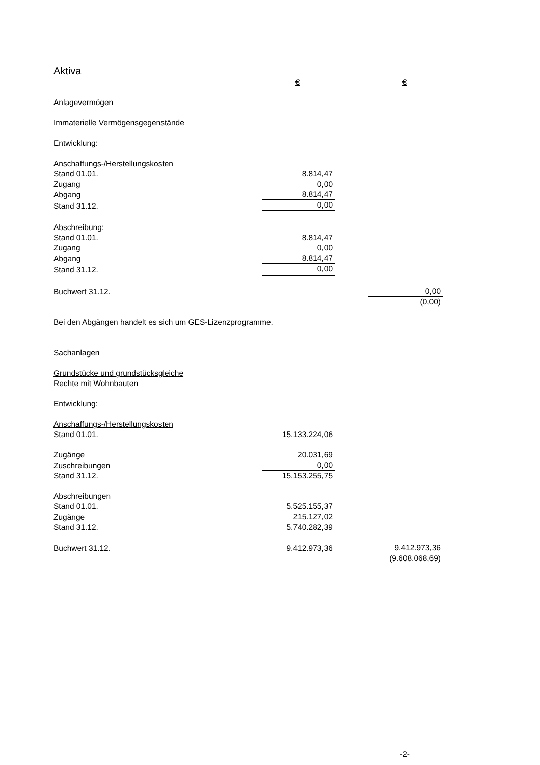Aktiva
| | € | | € |
| Anlagevermögen | | | |
| Immaterielle Vermögensgegenstände | | | |
| Entwicklung: | | | |
| Anschaffungs-/Herstellungskosten | | | |
| Stand 01.01. | 8.814,47 | | |
| Zugang | 0,00 | | |
| Abgang | 8.814,47 | | |
| Stand 31.12. | 0,00 | | |
| Abschreibung: | | | |
| Stand 01.01. | 8.814,47 | | |
| Zugang | 0,00 | | |
| Abgang | 8.814,47 | | |
| Stand 31.12. | 0,00 | | |
| Buchwert 31.12. | | | 0,00 |
| | | | (0,00) |
| Bei den Abgängen handelt es sich um GES-Lizenzprogramme. | | | |
| Sachanlagen | | | |
| Grundstücke und grundstücksgleiche | | | |
| Rechte mit Wohnbauten | | | |
| Entwicklung: | | | |
| Anschaffungs-/Herstellungskosten | | | |
| Stand 01.01. | 15.133.224,06 | | |
| Zugänge | 20.031,69 | | |
| Zuschreibungen | 0,00 | | |
| Stand 31.12. | 15.153.255,75 | | |
| Abschreibungen | | | |
| Stand 01.01. | 5.525.155,37 | | |
| Zugänge | 215.127,02 | | |
| Stand 31.12. | 5.740.282,39 | | |
| Buchwert 31.12. | 9.412.973,36 | | 9.412.973,36 |
| | | | (9.608.068,69) |
-2-